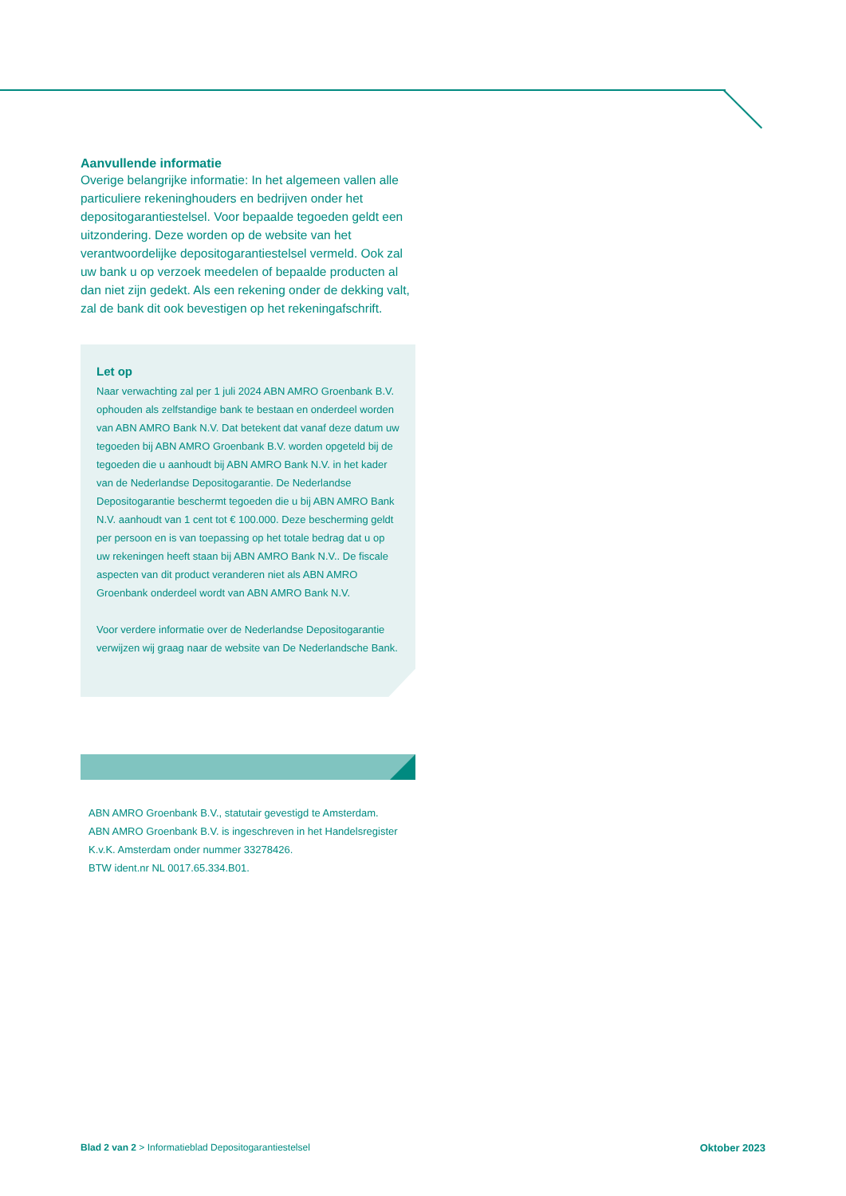Aanvullende informatie
Overige belangrijke informatie: In het algemeen vallen alle particuliere rekeninghouders en bedrijven onder het depositogarantiestelsel. Voor bepaalde tegoeden geldt een uitzondering. Deze worden op de website van het verantwoordelijke depositogarantiestelsel vermeld. Ook zal uw bank u op verzoek meedelen of bepaalde producten al dan niet zijn gedekt. Als een rekening onder de dekking valt, zal de bank dit ook bevestigen op het rekeningafschrift.
Let op
Naar verwachting zal per 1 juli 2024 ABN AMRO Groenbank B.V. ophouden als zelfstandige bank te bestaan en onderdeel worden van ABN AMRO Bank N.V. Dat betekent dat vanaf deze datum uw tegoeden bij ABN AMRO Groenbank B.V. worden opgeteld bij de tegoeden die u aanhoudt bij ABN AMRO Bank N.V. in het kader van de Nederlandse Depositogarantie. De Nederlandse Depositogarantie beschermt tegoeden die u bij ABN AMRO Bank N.V. aanhoudt van 1 cent tot € 100.000. Deze bescherming geldt per persoon en is van toepassing op het totale bedrag dat u op uw rekeningen heeft staan bij ABN AMRO Bank N.V.. De fiscale aspecten van dit product veranderen niet als ABN AMRO Groenbank onderdeel wordt van ABN AMRO Bank N.V.
Voor verdere informatie over de Nederlandse Depositogarantie verwijzen wij graag naar de website van De Nederlandsche Bank.
ABN AMRO Groenbank B.V., statutair gevestigd te Amsterdam.
ABN AMRO Groenbank B.V. is ingeschreven in het Handelsregister
K.v.K. Amsterdam onder nummer 33278426.
BTW ident.nr NL 0017.65.334.B01.
Blad 2 van 2 > Informatieblad Depositogarantiestelsel Oktober 2023